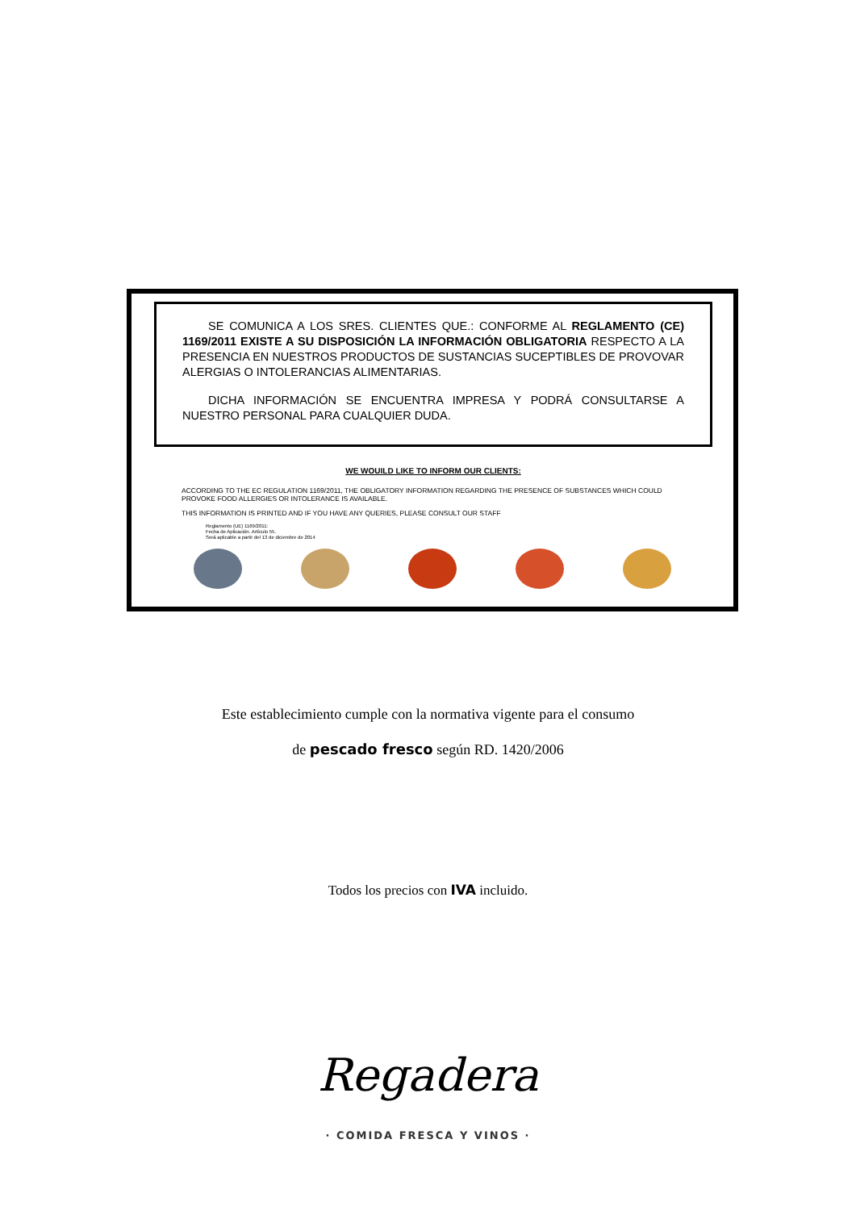SE COMUNICA A LOS SRES. CLIENTES QUE.: CONFORME AL REGLAMENTO (CE) 1169/2011 EXISTE A SU DISPOSICIÓN LA INFORMACIÓN OBLIGATORIA RESPECTO A LA PRESENCIA EN NUESTROS PRODUCTOS DE SUSTANCIAS SUCEPTIBLES DE PROVOVAR ALERGIAS O INTOLERANCIAS ALIMENTARIAS.
DICHA INFORMACIÓN SE ENCUENTRA IMPRESA Y PODRÁ CONSULTARSE A NUESTRO PERSONAL PARA CUALQUIER DUDA.
WE WOUILD LIKE TO INFORM OUR CLIENTS:
ACCORDING TO THE EC REGULATION 1169/2011, THE OBLIGATORY INFORMATION REGARDING THE PRESENCE OF SUBSTANCES WHICH COULD PROVOKE FOOD ALLERGIES OR INTOLERANCE IS AVAILABLE.
THIS INFORMATION IS PRINTED AND IF YOU HAVE ANY QUERIES, PLEASE CONSULT OUR STAFF
Reglamento (UE) 1169/2011:
Fecha de Aplicación. Artículo 55.
Será aplicable a partir del 13 de diciembre de 2014
Este establecimiento cumple con la normativa vigente para el consumo
de pescado fresco según RD. 1420/2006
Todos los precios con IVA incluido.
Regadera
· COMIDA FRESCA Y VINOS ·